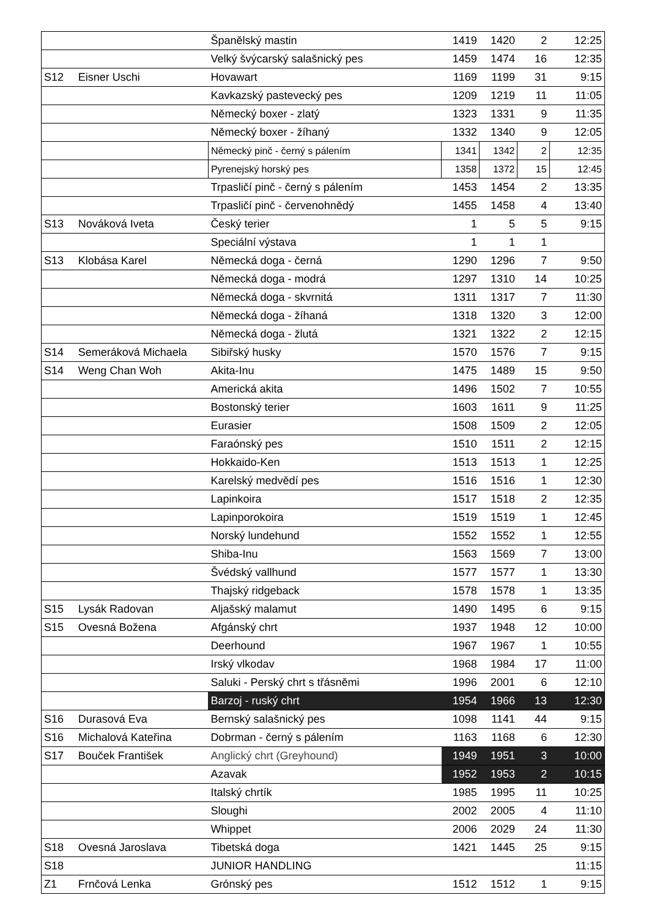| | | Španělský mastin | 1419 | 1420 | 2 | 12:25 |
| | | Velký švýcarský salašnický pes | 1459 | 1474 | 16 | 12:35 |
| S12 | Eisner Uschi | Hovawart | 1169 | 1199 | 31 | 9:15 |
| | | Kavkazský pastevecký pes | 1209 | 1219 | 11 | 11:05 |
| | | Německý boxer - zlatý | 1323 | 1331 | 9 | 11:35 |
| | | Německý boxer - žíhaný | 1332 | 1340 | 9 | 12:05 |
| | | Německý pinč - černý s pálením | 1341 | 1342 | 2 | 12:35 |
| | | Pyrenejský horský pes | 1358 | 1372 | 15 | 12:45 |
| | | Trpasličí pinč - černý s pálením | 1453 | 1454 | 2 | 13:35 |
| | | Trpasličí pinč - červenohnědý | 1455 | 1458 | 4 | 13:40 |
| S13 | Nováková Iveta | Český terier | 1 | 5 | 5 | 9:15 |
| | | Speciální výstava | 1 | 1 | 1 | |
| S13 | Klobása Karel | Německá doga - černá | 1290 | 1296 | 7 | 9:50 |
| | | Německá doga - modrá | 1297 | 1310 | 14 | 10:25 |
| | | Německá doga - skvrnitá | 1311 | 1317 | 7 | 11:30 |
| | | Německá doga - žíhaná | 1318 | 1320 | 3 | 12:00 |
| | | Německá doga - žlutá | 1321 | 1322 | 2 | 12:15 |
| S14 | Semeráková Michaela | Sibiřský husky | 1570 | 1576 | 7 | 9:15 |
| S14 | Weng Chan Woh | Akita-Inu | 1475 | 1489 | 15 | 9:50 |
| | | Americká akita | 1496 | 1502 | 7 | 10:55 |
| | | Bostonský terier | 1603 | 1611 | 9 | 11:25 |
| | | Eurasier | 1508 | 1509 | 2 | 12:05 |
| | | Faraónský pes | 1510 | 1511 | 2 | 12:15 |
| | | Hokkaido-Ken | 1513 | 1513 | 1 | 12:25 |
| | | Karelský medvědí pes | 1516 | 1516 | 1 | 12:30 |
| | | Lapinkoira | 1517 | 1518 | 2 | 12:35 |
| | | Lapinporokoira | 1519 | 1519 | 1 | 12:45 |
| | | Norský lundehund | 1552 | 1552 | 1 | 12:55 |
| | | Shiba-Inu | 1563 | 1569 | 7 | 13:00 |
| | | Švédský vallhund | 1577 | 1577 | 1 | 13:30 |
| | | Thajský ridgeback | 1578 | 1578 | 1 | 13:35 |
| S15 | Lysák Radovan | Aljašský malamut | 1490 | 1495 | 6 | 9:15 |
| S15 | Ovesná Božena | Afgánský chrt | 1937 | 1948 | 12 | 10:00 |
| | | Deerhound | 1967 | 1967 | 1 | 10:55 |
| | | Irský vlkodav | 1968 | 1984 | 17 | 11:00 |
| | | Saluki - Perský chrt s třásněmi | 1996 | 2001 | 6 | 12:10 |
| | | Barzoj - ruský chrt | 1954 | 1966 | 13 | 12:30 |
| S16 | Durasová Eva | Bernský salašnický pes | 1098 | 1141 | 44 | 9:15 |
| S16 | Michalová Kateřina | Dobrman - černý s pálením | 1163 | 1168 | 6 | 12:30 |
| S17 | Bouček František | Anglický chrt (Greyhound) | 1949 | 1951 | 3 | 10:00 |
| | | Azavak | 1952 | 1953 | 2 | 10:15 |
| | | Italský chrtík | 1985 | 1995 | 11 | 10:25 |
| | | Sloughi | 2002 | 2005 | 4 | 11:10 |
| | | Whippet | 2006 | 2029 | 24 | 11:30 |
| S18 | Ovesná Jaroslava | Tibetská doga | 1421 | 1445 | 25 | 9:15 |
| S18 | | JUNIOR HANDLING | | | | 11:15 |
| Z1 | Frnčová Lenka | Grónský pes | 1512 | 1512 | 1 | 9:15 |